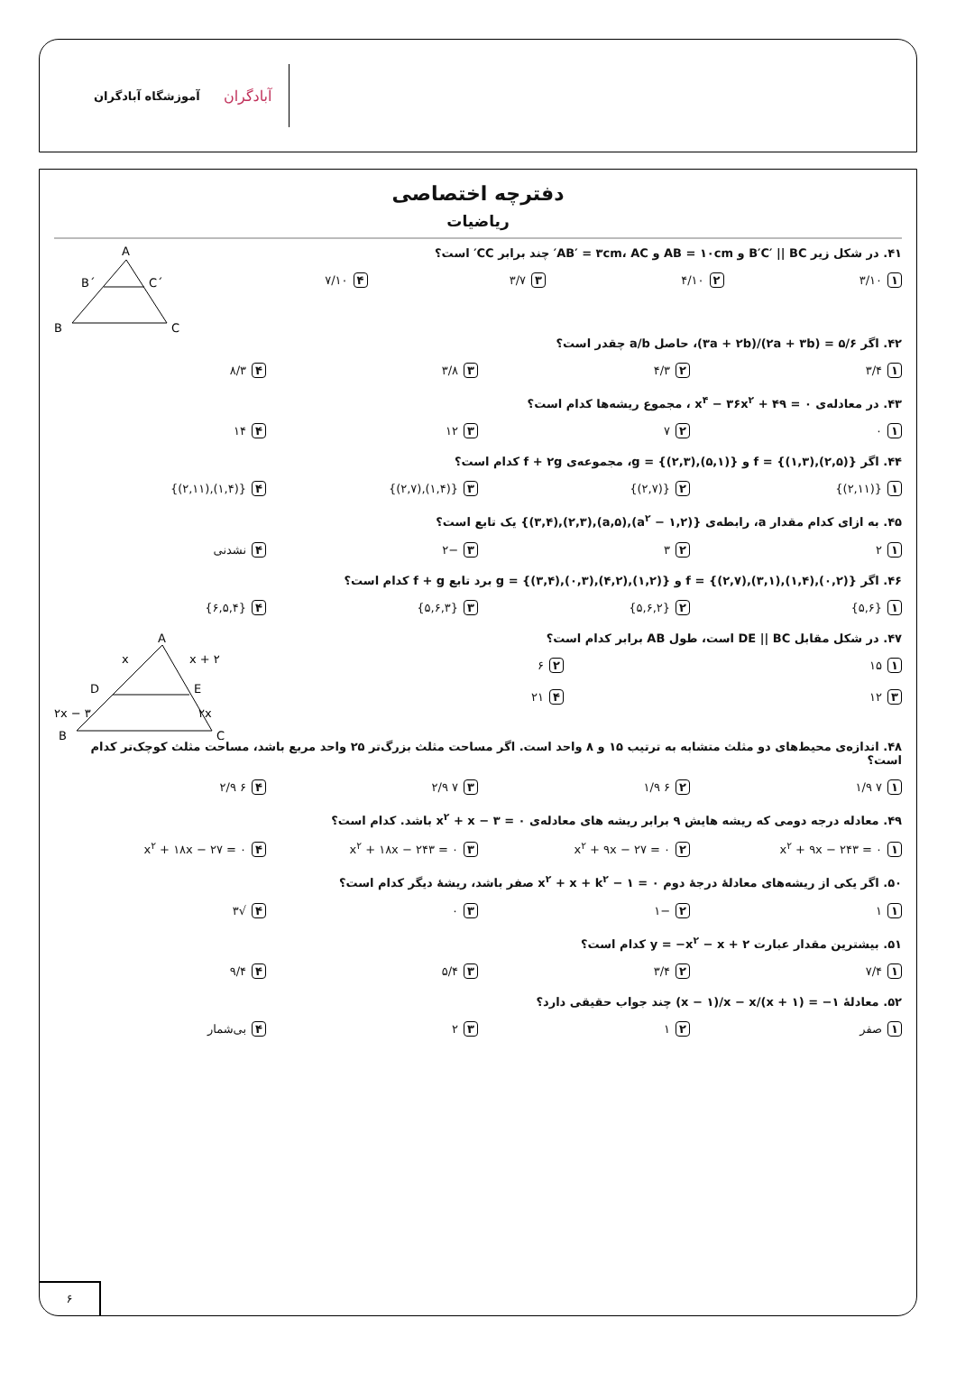آموزشگاه آبادگران
آبادگران
دفترچه اختصاصی
ریاضیات
A
B
C
B´
C´
۴۱. در شکل زیر B′C′ || BC و AB = ۱۰cm و AB′ = ۳cm، AC′ چند برابر CC′ است؟
۱ ۳/۱۰ ۲ ۴/۱۰ ۳ ۳/۷ ۴ ۷/۱۰
۴۲. اگر ۵/۶ = (۲a + ۳b)/(۳a + ۲b)، حاصل a/b چقدر است؟
۱ ۳/۴ ۲ ۴/۳ ۳ ۳/۸ ۴ ۸/۳
۴۳. در معادله‌ی x<sup>۴</sup> − ۳۶x<sup>۲</sup> + ۴۹ = ۰ ، مجموع ریشه‌ها کدام است؟
۱ ۰ ۲ ۷ ۳ ۱۲ ۴ ۱۴
۴۴. اگر f = {(۱,۳),(۲,۵)} و g = {(۲,۳),(۵,۱)}، مجموعه‌ی f + ۲g کدام است؟
۱ {(۲,۱۱)} ۲ {(۲,۷)} ۳ {(۱,۴),(۲,۷)} ۴ {(۱,۴),(۲,۱۱)}
۴۵. به ازای کدام مقدار a، رابطه‌ی {(۲,a<sup>۲</sup> − ۱),(a,۵),(۲,۳),(۳,۴)} یک تابع است؟
۱ ۲ ۲ ۳ ۳ −۲ ۴ نشدنی
۴۶. اگر f = {(۲,۷),(۳,۱),(۱,۴),(۰,۲)} و g = {(۳,۴),(۰,۳),(۴,۲),(۱,۲)} برد تابع f + g کدام است؟
۱ {۵,۶} ۲ {۵,۶,۲} ۳ {۵,۶,۳} ۴ {۶,۵,۴}
A
B
C
D
E
x
x + ۲
۲x − ۳
۲x
۴۷. در شکل مقابل DE || BC است، طول AB برابر کدام است؟
۱ ۱۵ ۲ ۶
۳ ۱۲ ۴ ۲۱
۴۸. اندازه‌ی محیط‌های دو مثلث متشابه به ترتیب ۱۵ و ۸ واحد است. اگر مساحت مثلث بزرگ‌تر ۲۵ واحد مربع باشد، مساحت مثلث کوچک‌تر کدام است؟
۱ ۷ ۱/۹ ۲ ۶ ۱/۹ ۳ ۷ ۲/۹ ۴ ۶ ۲/۹
۴۹. معادله درجه دومی که ریشه هایش ۹ برابر ریشه های معادله‌ی x<sup>۲</sup> + x − ۳ = ۰ باشد. کدام است؟
۱ x<sup>۲</sup> + ۹x − ۲۴۳ = ۰ ۲ x<sup>۲</sup> + ۹x − ۲۷ = ۰ ۳ x<sup>۲</sup> + ۱۸x − ۲۴۳ = ۰ ۴ x<sup>۲</sup> + ۱۸x − ۲۷ = ۰
۵۰. اگر یکی از ریشه‌های معادلهٔ درجهٔ دوم x<sup>۲</sup> + x + k<sup>۲</sup> − ۱ = ۰ صفر باشد، ریشهٔ دیگر کدام است؟
۱ ۱ ۲ −۱ ۳ ۰ ۴ √۳
۵۱. بیشترین مقدار عبارت y = −x<sup>۲</sup> − x + ۲ کدام است؟
۱ ۷/۴ ۲ ۳/۴ ۳ ۵/۴ ۴ ۹/۴
۵۲. معادلهٔ ‎(x − ۱)/x − x/(x + ۱) = −۱ چند جواب حقیقی دارد؟
۱ صفر ۲ ۱ ۳ ۲ ۴ بی‌شمار
۶